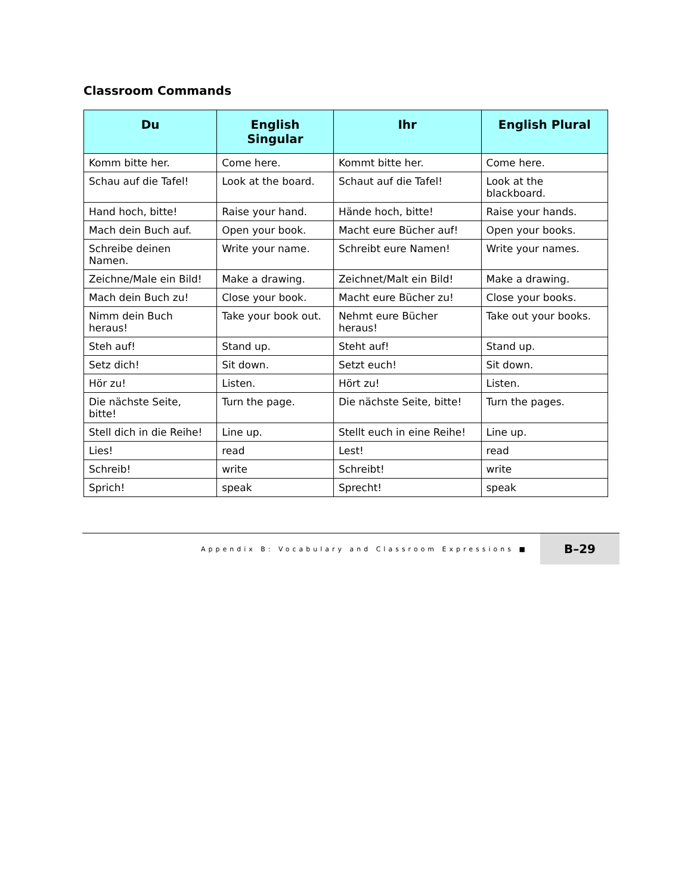Classroom Commands
| Du | English Singular | Ihr | English Plural |
| --- | --- | --- | --- |
| Komm bitte her. | Come here. | Kommt bitte her. | Come here. |
| Schau auf die Tafel! | Look at the board. | Schaut auf die Tafel! | Look at the blackboard. |
| Hand hoch, bitte! | Raise your hand. | Hände hoch, bitte! | Raise your hands. |
| Mach dein Buch auf. | Open your book. | Macht eure Bücher auf! | Open your books. |
| Schreibe deinen Namen. | Write your name. | Schreibt eure Namen! | Write your names. |
| Zeichne/Male ein Bild! | Make a drawing. | Zeichnet/Malt ein Bild! | Make a drawing. |
| Mach dein Buch zu! | Close your book. | Macht eure Bücher zu! | Close your books. |
| Nimm dein Buch heraus! | Take your book out. | Nehmt eure Bücher heraus! | Take out your books. |
| Steh auf! | Stand up. | Steht auf! | Stand up. |
| Setz dich! | Sit down. | Setzt euch! | Sit down. |
| Hör zu! | Listen. | Hört zu! | Listen. |
| Die nächste Seite, bitte! | Turn the page. | Die nächste Seite, bitte! | Turn the pages. |
| Stell dich in die Reihe! | Line up. | Stellt euch in eine Reihe! | Line up. |
| Lies! | read | Lest! | read |
| Schreib! | write | Schreibt! | write |
| Sprich! | speak | Sprecht! | speak |
Appendix B: Vocabulary and Classroom Expressions ■
B–29